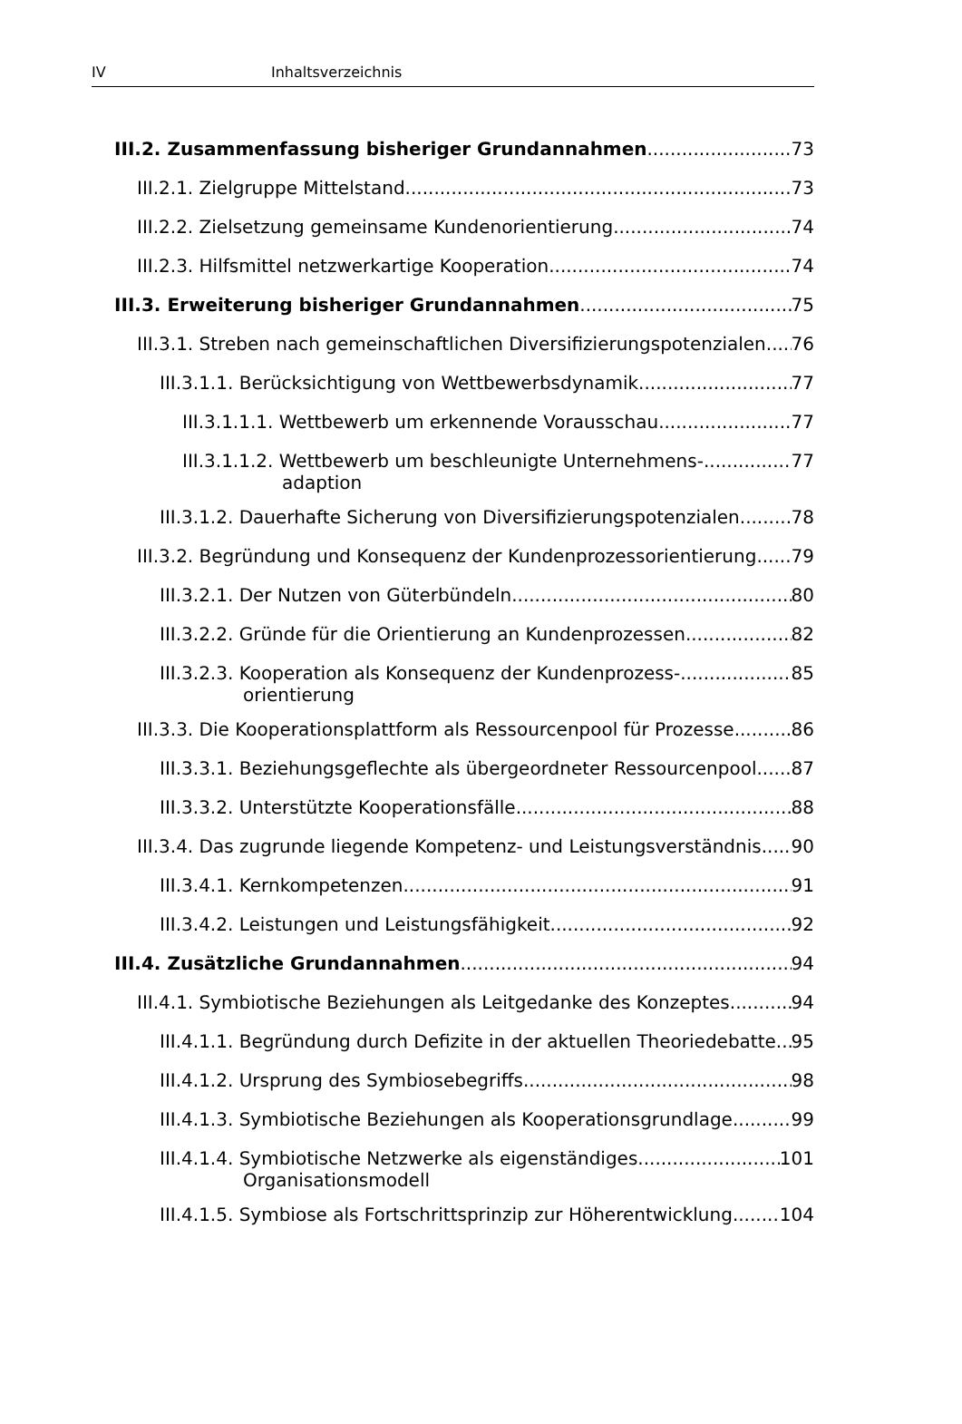IV Inhaltsverzeichnis
III.2. Zusammenfassung bisheriger Grundannahmen 73
III.2.1. Zielgruppe Mittelstand 73
III.2.2. Zielsetzung gemeinsame Kundenorientierung 74
III.2.3. Hilfsmittel netzwerkartige Kooperation 74
III.3. Erweiterung bisheriger Grundannahmen 75
III.3.1. Streben nach gemeinschaftlichen Diversifizierungspotenzialen. 76
III.3.1.1. Berücksichtigung von Wettbewerbsdynamik 77
III.3.1.1.1. Wettbewerb um erkennende Vorausschau 77
III.3.1.1.2. Wettbewerb um beschleunigte Unternehmens-
adaption 77
III.3.1.2. Dauerhafte Sicherung von Diversifizierungspotenzialen 78
III.3.2. Begründung und Konsequenz der Kundenprozessorientierung. 79
III.3.2.1. Der Nutzen von Güterbündeln 80
III.3.2.2. Gründe für die Orientierung an Kundenprozessen 82
III.3.2.3. Kooperation als Konsequenz der Kundenprozess-
orientierung 85
III.3.3. Die Kooperationsplattform als Ressourcenpool für Prozesse 86
III.3.3.1. Beziehungsgeflechte als übergeordneter Ressourcenpool 87
III.3.3.2. Unterstützte Kooperationsfälle 88
III.3.4. Das zugrunde liegende Kompetenz- und Leistungsverständnis. 90
III.3.4.1. Kernkompetenzen 91
III.3.4.2. Leistungen und Leistungsfähigkeit 92
III.4. Zusätzliche Grundannahmen 94
III.4.1. Symbiotische Beziehungen als Leitgedanke des Konzeptes 94
III.4.1.1. Begründung durch Defizite in der aktuellen Theoriedebatte 95
III.4.1.2. Ursprung des Symbiosebegriffs 98
III.4.1.3. Symbiotische Beziehungen als Kooperationsgrundlage 99
III.4.1.4. Symbiotische Netzwerke als eigenständiges
Organisationsmodell 101
III.4.1.5. Symbiose als Fortschrittsprinzip zur Höherentwicklung 104